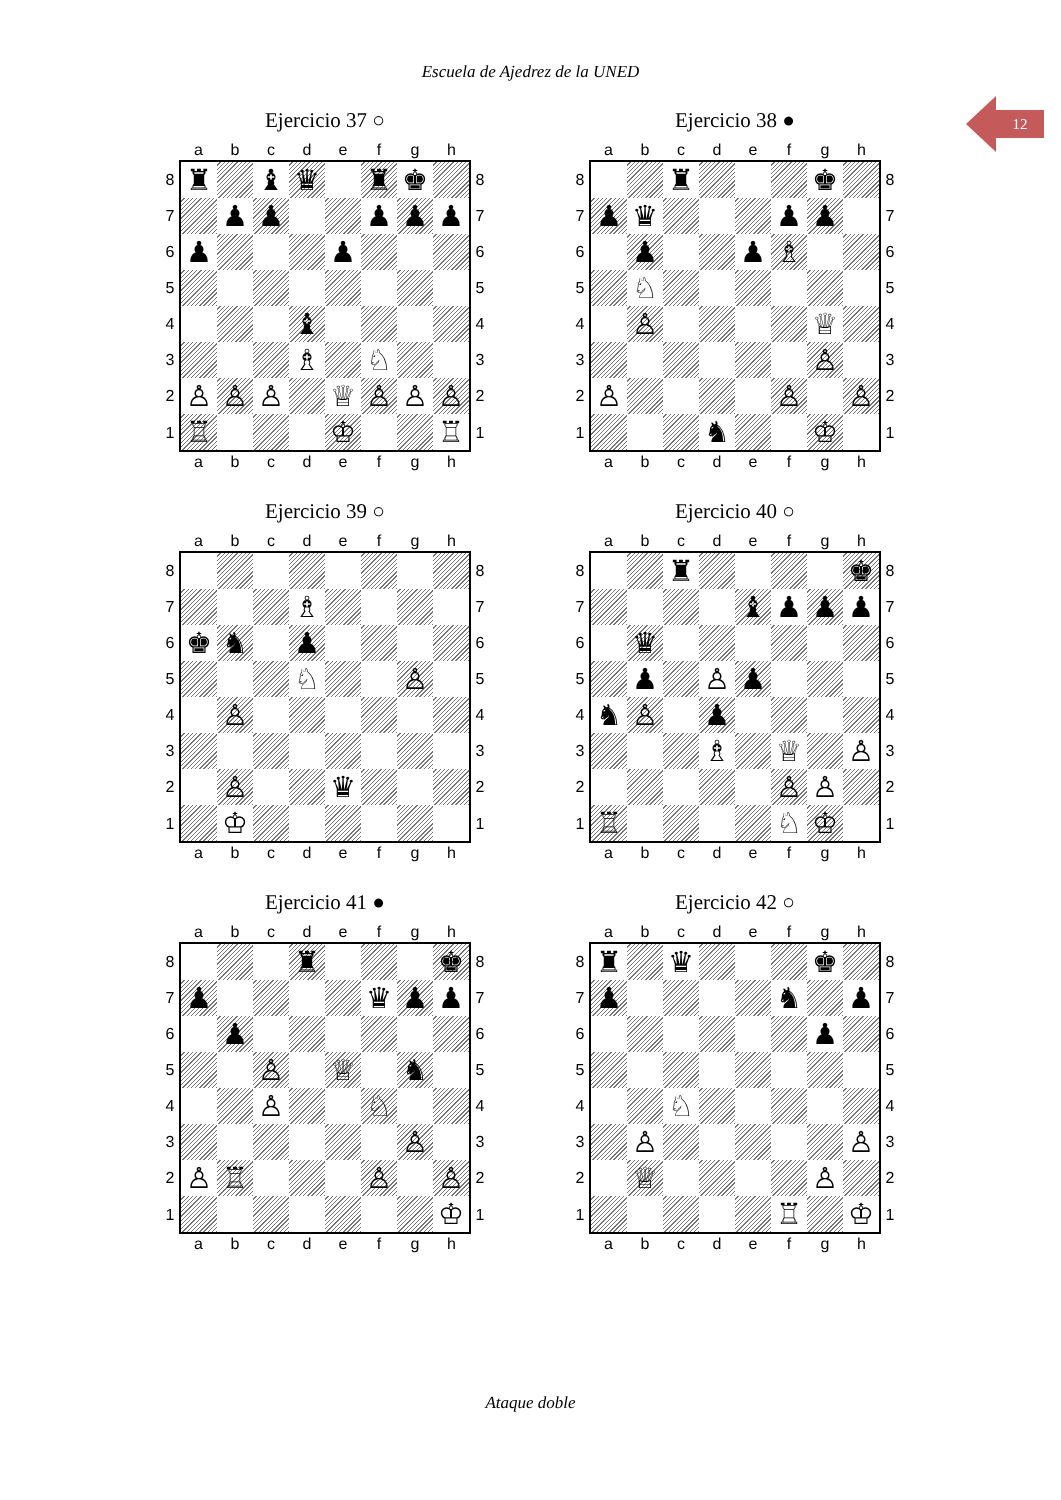Escuela de Ajedrez de la UNED
12
Ejercicio 37 ○
| | a | b | c | d | e | f | g | h | |
| --- | --- | --- | --- | --- | --- | --- | --- | --- | --- |
| 8 | ♜ | | ♝ | ♛ | | ♜ | ♚ | | 8 |
| 7 | | ♟ | ♟ | | | ♟ | ♟ | ♟ | 7 |
| 6 | ♟ | | | | ♟ | | | | 6 |
| 5 | | | | | | | | | 5 |
| 4 | | | | ♝ | | | | | 4 |
| 3 | | | | ♗ | | ♘ | | | 3 |
| 2 | ♙ | ♙ | ♙ | | ♕ | ♙ | ♙ | ♙ | 2 |
| 1 | ♖ | | | | ♔ | | | ♖ | 1 |
| | a | b | c | d | e | f | g | h | |
Ejercicio 38 ●
| | a | b | c | d | e | f | g | h | |
| --- | --- | --- | --- | --- | --- | --- | --- | --- | --- |
| 8 | | | ♜ | | | | ♚ | | 8 |
| 7 | ♟ | ♛ | | | | ♟ | ♟ | | 7 |
| 6 | | ♟ | | | ♟ | ♗ | | | 6 |
| 5 | | ♘ | | | | | | | 5 |
| 4 | | ♙ | | | | | ♕ | | 4 |
| 3 | | | | | | | ♙ | | 3 |
| 2 | ♙ | | | | | ♙ | | ♙ | 2 |
| 1 | | | | ♞ | | | ♔ | | 1 |
| | a | b | c | d | e | f | g | h | |
Ejercicio 39 ○
| | a | b | c | d | e | f | g | h | |
| --- | --- | --- | --- | --- | --- | --- | --- | --- | --- |
| 8 | | | | | | | | | 8 |
| 7 | | | | ♗ | | | | | 7 |
| 6 | ♚ | ♞ | | ♟ | | | | | 6 |
| 5 | | | | ♘ | | | ♙ | | 5 |
| 4 | | ♙ | | | | | | | 4 |
| 3 | | | | | | | | | 3 |
| 2 | | ♙ | | | ♛ | | | | 2 |
| 1 | | ♔ | | | | | | | 1 |
| | a | b | c | d | e | f | g | h | |
Ejercicio 40 ○
| | a | b | c | d | e | f | g | h | |
| --- | --- | --- | --- | --- | --- | --- | --- | --- | --- |
| 8 | | | ♜ | | | | | ♚ | 8 |
| 7 | | | | | ♝ | ♟ | ♟ | ♟ | 7 |
| 6 | | ♛ | | | | | | | 6 |
| 5 | | ♟ | | ♙ | ♟ | | | | 5 |
| 4 | ♞ | ♙ | | ♟ | | | | | 4 |
| 3 | | | | ♗ | | ♕ | | ♙ | 3 |
| 2 | | | | | | ♙ | ♙ | | 2 |
| 1 | ♖ | | | | | ♘ | ♔ | | 1 |
| | a | b | c | d | e | f | g | h | |
Ejercicio 41 ●
| | a | b | c | d | e | f | g | h | |
| --- | --- | --- | --- | --- | --- | --- | --- | --- | --- |
| 8 | | | | ♜ | | | | ♚ | 8 |
| 7 | ♟ | | | | | ♛ | ♟ | ♟ | 7 |
| 6 | | ♟ | | | | | | | 6 |
| 5 | | | ♙ | | ♕ | | ♞ | | 5 |
| 4 | | | ♙ | | | ♘ | | | 4 |
| 3 | | | | | | | ♙ | | 3 |
| 2 | ♙ | ♖ | | | | ♙ | | ♙ | 2 |
| 1 | | | | | | | | ♔ | 1 |
| | a | b | c | d | e | f | g | h | |
Ejercicio 42 ○
| | a | b | c | d | e | f | g | h | |
| --- | --- | --- | --- | --- | --- | --- | --- | --- | --- |
| 8 | ♜ | | ♛ | | | | ♚ | | 8 |
| 7 | ♟ | | | | | ♞ | | ♟ | 7 |
| 6 | | | | | | | ♟ | | 6 |
| 5 | | | | | | | | | 5 |
| 4 | | | ♘ | | | | | | 4 |
| 3 | | ♙ | | | | | | ♙ | 3 |
| 2 | | ♕ | | | | | ♙ | | 2 |
| 1 | | | | | | ♖ | | ♔ | 1 |
| | a | b | c | d | e | f | g | h | |
Ataque doble